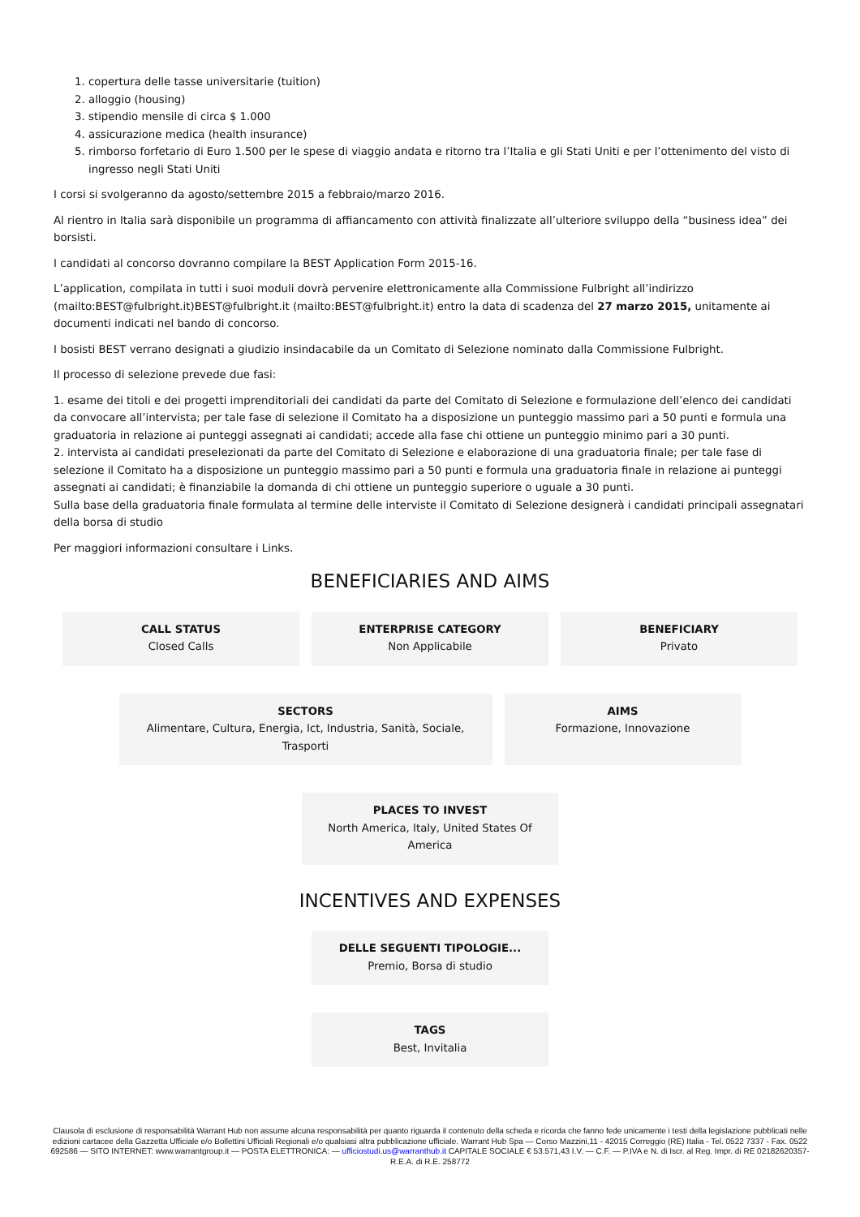1. copertura delle tasse universitarie (tuition)
2. alloggio (housing)
3. stipendio mensile di circa $ 1.000
4. assicurazione medica (health insurance)
5. rimborso forfetario di Euro 1.500 per le spese di viaggio andata e ritorno tra l’Italia e gli Stati Uniti e per l’ottenimento del visto di ingresso negli Stati Uniti
I corsi si svolgeranno da agosto/settembre 2015 a febbraio/marzo 2016.
Al rientro in Italia sarà disponibile un programma di affiancamento con attività finalizzate all’ulteriore sviluppo della “business idea” dei borsisti.
I candidati al concorso dovranno compilare la BEST Application Form 2015-16.
L’application, compilata in tutti i suoi moduli dovrà pervenire elettronicamente alla Commissione Fulbright all’indirizzo (mailto:BEST@fulbright.it)BEST@fulbright.it (mailto:BEST@fulbright.it) entro la data di scadenza del 27 marzo 2015, unitamente ai documenti indicati nel bando di concorso.
I bosisti BEST verrano designati a giudizio insindacabile da un Comitato di Selezione nominato dalla Commissione Fulbright.
Il processo di selezione prevede due fasi:
1. esame dei titoli e dei progetti imprenditoriali dei candidati da parte del Comitato di Selezione e formulazione dell’elenco dei candidati da convocare all’intervista; per tale fase di selezione il Comitato ha a disposizione un punteggio massimo pari a 50 punti e formula una graduatoria in relazione ai punteggi assegnati ai candidati; accede alla fase chi ottiene un punteggio minimo pari a 30 punti.
2. intervista ai candidati preselezionati da parte del Comitato di Selezione e elaborazione di una graduatoria finale; per tale fase di selezione il Comitato ha a disposizione un punteggio massimo pari a 50 punti e formula una graduatoria finale in relazione ai punteggi assegnati ai candidati; è finanziabile la domanda di chi ottiene un punteggio superiore o uguale a 30 punti.
Sulla base della graduatoria finale formulata al termine delle interviste il Comitato di Selezione designerà i candidati principali assegnatari della borsa di studio
Per maggiori informazioni consultare i Links.
BENEFICIARIES AND AIMS
CALL STATUS
Closed Calls
ENTERPRISE CATEGORY
Non Applicabile
BENEFICIARY
Privato
SECTORS
Alimentare, Cultura, Energia, Ict, Industria, Sanità, Sociale, Trasporti
AIMS
Formazione, Innovazione
PLACES TO INVEST
North America, Italy, United States Of America
INCENTIVES AND EXPENSES
DELLE SEGUENTI TIPOLOGIE...
Premio, Borsa di studio
TAGS
Best, Invitalia
Clausola di esclusione di responsabilità Warrant Hub non assume alcuna responsabilità per quanto riguarda il contenuto della scheda e ricorda che fanno fede unicamente i testi della legislazione pubblicati nelle edizioni cartacee della Gazzetta Ufficiale e/o Bollettini Ufficiali Regionali e/o qualsiasi altra pubblicazione ufficiale. Warrant Hub Spa — Corso Mazzini,11 - 42015 Correggio (RE) Italia - Tel. 0522 7337 - Fax. 0522 692586 — SITO INTERNET: www.warrantgroup.it — POSTA ELETTRONICA: — ufficiostudi.us@warranthub.it CAPITALE SOCIALE € 53.571,43 I.V. — C.F. — P.IVA e N. di Iscr. al Reg. Impr. di RE 02182620357-R.E.A. di R.E. 258772